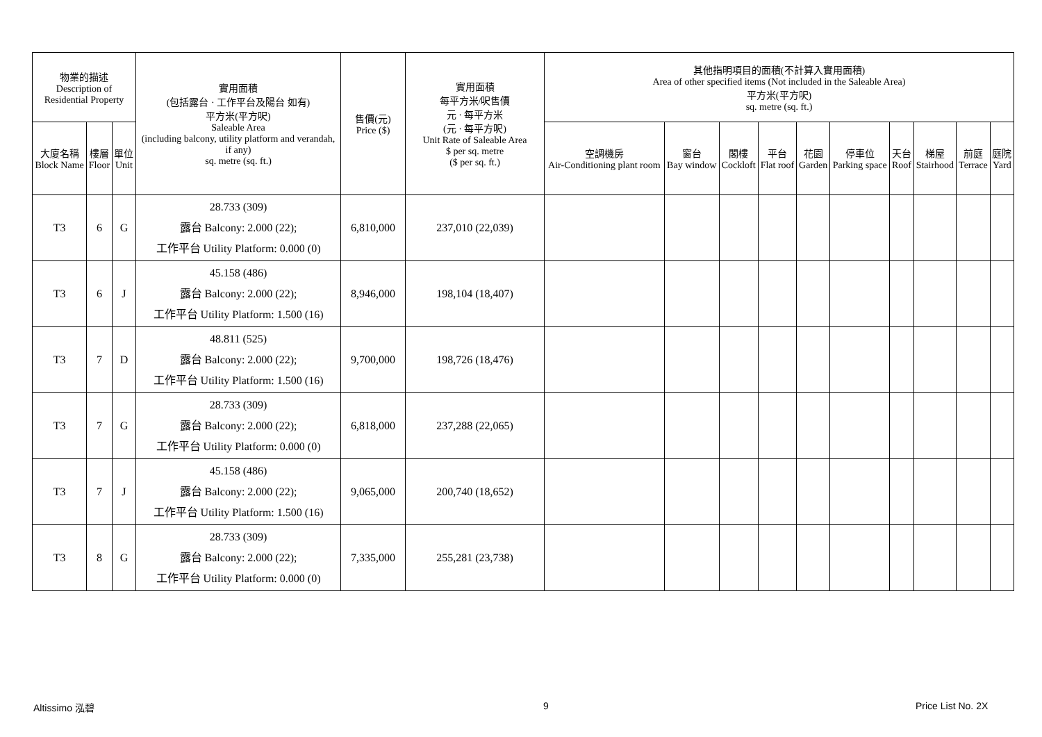| 物業的描述 Description of Residential Property | | | 實用面積 (包括露台 · 工作平台及陽台 如有) 平方米(平方呎) Saleable Area (including balcony, utility platform and verandah, if any) sq. metre (sq. ft.) | 售價(元) Price ($) | 實用面積 每平方米/呎售價 元 · 每平方米 (元 · 每平方呎) Unit Rate of Saleable Area $ per sq. metre ($ per sq. ft.) | 其他指明項目的面積(不計算入實用面積) Area of other specified items (Not included in the Saleable Area) 平方米(平方呎) sq. metre (sq. ft.) | | | | | | | | | |
| --- | --- | --- | --- | --- | --- | --- | --- | --- | --- | --- | --- | --- | --- | --- | --- |
| 大廈名稱 Block Name | 樓層 Floor | 單位 Unit | | | | 空調機房 Air-Conditioning plant room | 窗台 Bay window | 閣樓 Cockloft | 平台 Flat roof | 花園 Garden | 停車位 Parking space | 天台 Roof | 梯屋 Stairhood | 前庭 Terrace | 庭院 Yard |
| T3 | 6 | G | 28.733 (309) 露台 Balcony: 2.000 (22); 工作平台 Utility Platform: 0.000 (0) | 6,810,000 | 237,010 (22,039) | | | | | | | | | | |
| T3 | 6 | J | 45.158 (486) 露台 Balcony: 2.000 (22); 工作平台 Utility Platform: 1.500 (16) | 8,946,000 | 198,104 (18,407) | | | | | | | | | | |
| T3 | 7 | D | 48.811 (525) 露台 Balcony: 2.000 (22); 工作平台 Utility Platform: 1.500 (16) | 9,700,000 | 198,726 (18,476) | | | | | | | | | | |
| T3 | 7 | G | 28.733 (309) 露台 Balcony: 2.000 (22); 工作平台 Utility Platform: 0.000 (0) | 6,818,000 | 237,288 (22,065) | | | | | | | | | | |
| T3 | 7 | J | 45.158 (486) 露台 Balcony: 2.000 (22); 工作平台 Utility Platform: 1.500 (16) | 9,065,000 | 200,740 (18,652) | | | | | | | | | | |
| T3 | 8 | G | 28.733 (309) 露台 Balcony: 2.000 (22); 工作平台 Utility Platform: 0.000 (0) | 7,335,000 | 255,281 (23,738) | | | | | | | | | | |
Altissimo 泓碧 9 Price List No. 2X